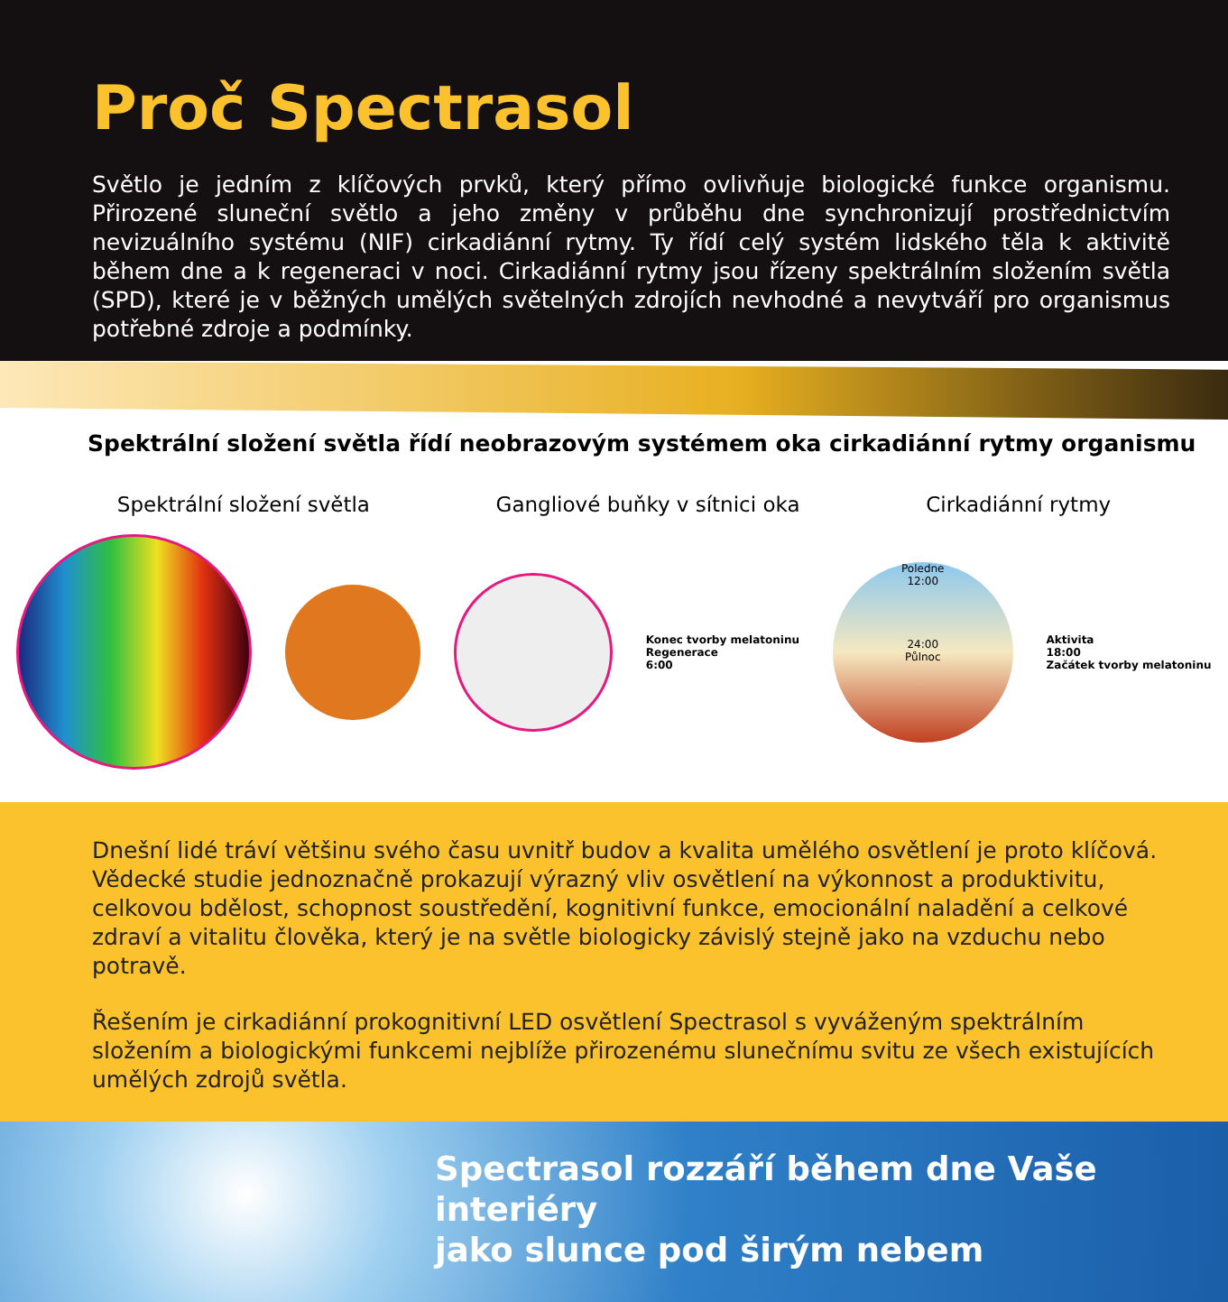Proč Spectrasol
Světlo je jedním z klíčových prvků, který přímo ovlivňuje biologické funkce organismu. Přirozené sluneční světlo a jeho změny v průběhu dne synchronizují prostřednictvím nevizuálního systému (NIF) cirkadiánní rytmy. Ty řídí celý systém lidského těla k aktivitě během dne a k regeneraci v noci. Cirkadiánní rytmy jsou řízeny spektrálním složením světla (SPD), které je v běžných umělých světelných zdrojích nevhodné a nevytváří pro organismus potřebné zdroje a podmínky.
Spektrální složení světla řídí neobrazovým systémem oka cirkadiánní rytmy organismu
Spektrální složení světla Gangliové buňky v sítnici oka Cirkadiánní rytmy
Konec tvorby melatoninu
Regenerace
6:00
Poledne
12:00
24:00
Půlnoc
Aktivita
18:00
Začátek tvorby melatoninu
Dnešní lidé tráví většinu svého času uvnitř budov a kvalita umělého osvětlení je proto klíčová. Vědecké studie jednoznačně prokazují výrazný vliv osvětlení na výkonnost a produktivitu, celkovou bdělost, schopnost soustředění, kognitivní funkce, emocionální naladění a celkové zdraví a vitalitu člověka, který je na světle biologicky závislý stejně jako na vzduchu nebo potravě.
Řešením je cirkadiánní prokognitivní LED osvětlení Spectrasol s vyváženým spektrálním složením a biologickými funkcemi nejblíže přirozenému slunečnímu svitu ze všech existujících umělých zdrojů světla.
Spectrasol rozzáří během dne Vaše interiéry
jako slunce pod širým nebem